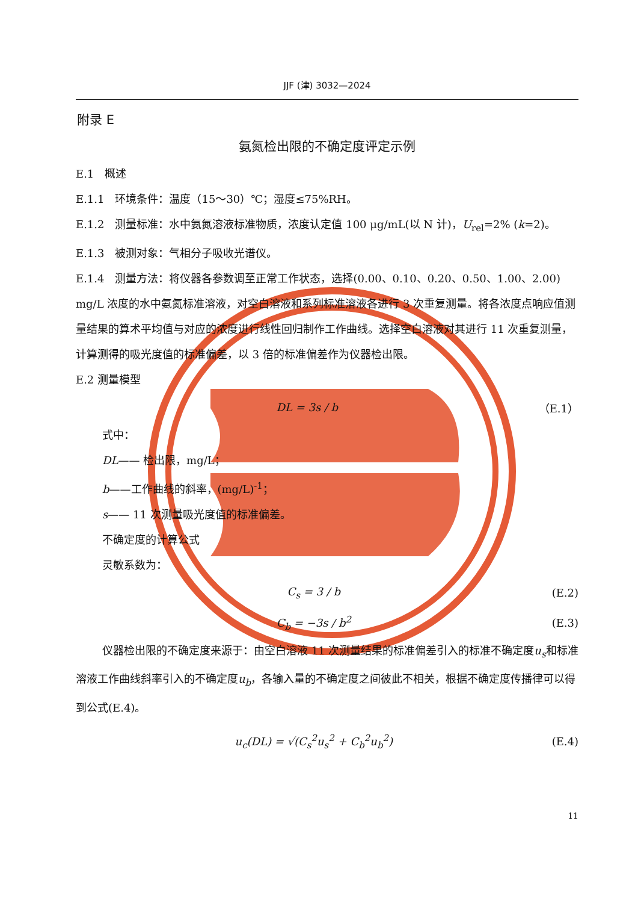JJF (津) 3032—2024
附录 E
氨氮检出限的不确定度评定示例
E.1　概述
E.1.1　环境条件：温度（15～30）℃；湿度≤75%RH。
E.1.2　测量标准：水中氨氮溶液标准物质，浓度认定值 100 μg/mL(以 N 计)，U<sub>rel</sub>=2% (k=2)。
E.1.3　被测对象：气相分子吸收光谱仪。
E.1.4　测量方法：将仪器各参数调至正常工作状态，选择(0.00、0.10、0.20、0.50、1.00、2.00) mg/L 浓度的水中氨氮标准溶液，对空白溶液和系列标准溶液各进行 3 次重复测量。将各浓度点响应值测量结果的算术平均值与对应的浓度进行线性回归制作工作曲线。选择空白溶液对其进行 11 次重复测量，计算测得的吸光度值的标准偏差，以 3 倍的标准偏差作为仪器检出限。
E.2 测量模型
DL = 3s / b （E.1）
式中：
DL—— 检出限，mg/L；
b——工作曲线的斜率，(mg/L)<sup>-1</sup>；
s—— 11 次测量吸光度值的标准偏差。
不确定度的计算公式
灵敏系数为：
C<sub>s</sub> = 3 / b (E.2)
C<sub>b</sub> = −3s / b<sup>2</sup> (E.3)
仪器检出限的不确定度来源于：由空白溶液 11 次测量结果的标准偏差引入的标准不确定度u<sub>s</sub>和标准溶液工作曲线斜率引入的不确定度u<sub>b</sub>，各输入量的不确定度之间彼此不相关，根据不确定度传播律可以得到公式(E.4)。
u<sub>c</sub>(DL) = √(C<sub>s</sub><sup>2</sup>u<sub>s</sub><sup>2</sup> + C<sub>b</sub><sup>2</sup>u<sub>b</sub><sup>2</sup>) (E.4)
11